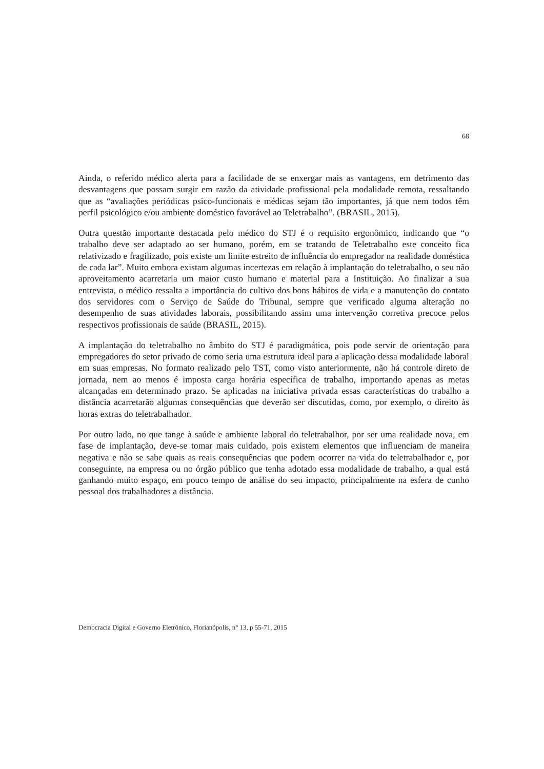68
Ainda, o referido médico alerta para a facilidade de se enxergar mais as vantagens, em detrimento das desvantagens que possam surgir em razão da atividade profissional pela modalidade remota, ressaltando que as “avaliações periódicas psico-funcionais e médicas sejam tão importantes, já que nem todos têm perfil psicológico e/ou ambiente doméstico favorável ao Teletrabalho”. (BRASIL, 2015).
Outra questão importante destacada pelo médico do STJ é o requisito ergonômico, indicando que “o trabalho deve ser adaptado ao ser humano, porém, em se tratando de Teletrabalho este conceito fica relativizado e fragilizado, pois existe um limite estreito de influência do empregador na realidade doméstica de cada lar”. Muito embora existam algumas incertezas em relação à implantação do teletrabalho, o seu não aproveitamento acarretaria um maior custo humano e material para a Instituição. Ao finalizar a sua entrevista, o médico ressalta a importância do cultivo dos bons hábitos de vida e a manutenção do contato dos servidores com o Serviço de Saúde do Tribunal, sempre que verificado alguma alteração no desempenho de suas atividades laborais, possibilitando assim uma intervenção corretiva precoce pelos respectivos profissionais de saúde (BRASIL, 2015).
A implantação do teletrabalho no âmbito do STJ é paradigmática, pois pode servir de orientação para empregadores do setor privado de como seria uma estrutura ideal para a aplicação dessa modalidade laboral em suas empresas. No formato realizado pelo TST, como visto anteriormente, não há controle direto de jornada, nem ao menos é imposta carga horária específica de trabalho, importando apenas as metas alcançadas em determinado prazo. Se aplicadas na iniciativa privada essas características do trabalho a distância acarretarão algumas consequências que deverão ser discutidas, como, por exemplo, o direito às horas extras do teletrabalhador.
Por outro lado, no que tange à saúde e ambiente laboral do teletrabalhor, por ser uma realidade nova, em fase de implantação, deve-se tomar mais cuidado, pois existem elementos que influenciam de maneira negativa e não se sabe quais as reais consequências que podem ocorrer na vida do teletrabalhador e, por conseguinte, na empresa ou no órgão público que tenha adotado essa modalidade de trabalho, a qual está ganhando muito espaço, em pouco tempo de análise do seu impacto, principalmente na esfera de cunho pessoal dos trabalhadores a distância.
Democracia Digital e Governo Eletrônico, Florianópolis, n° 13, p 55-71, 2015